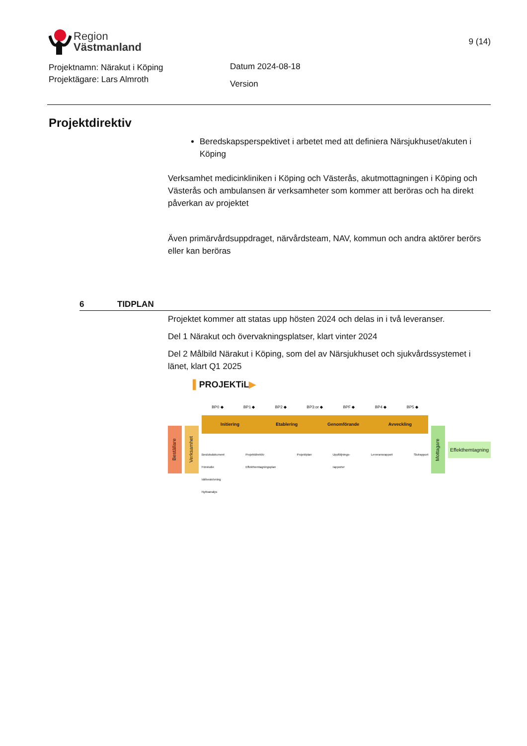Region
Västmanland
9 (14)
Projektnamn: Närakut i Köping
Projektägare: Lars Almroth
Datum 2024-08-18
Version
Projektdirektiv
Beredskapsperspektivet i arbetet med att definiera Närsjukhuset/akuten i Köping
Verksamhet medicinkliniken i Köping och Västerås, akutmottagningen i Köping och Västerås och ambulansen är verksamheter som kommer att beröras och ha direkt påverkan av projektet
Även primärvårdsuppdraget, närvårdsteam, NAV, kommun och andra aktörer berörs eller kan beröras
6 TIDPLAN
Projektet kommer att statas upp hösten 2024 och delas in i två leveranser.
Del 1 Närakut och övervakningsplatser, klart vinter 2024
Del 2 Målbild Närakut i Köping, som del av Närsjukhuset och sjukvårdssystemet i länet, klart Q1 2025
▌PROJEKTiL▶
Beställare
Verksamhet
BP0 ◆ BP1 ◆ BP2 ◆ BP3:or ◆ BPF ◆ BP4 ◆ BP5 ◆
Initiering Etablering Genomförande Avveckling
Beslutsdokument
Förstudie
Idébeskrivning
Nyttoanalys Projektdirektiv
Effekthemtagningsplan Projektplan Uppföljnings-
rapporter Leveransrapport Slutrapport
Mottagare
Effekthemtagning